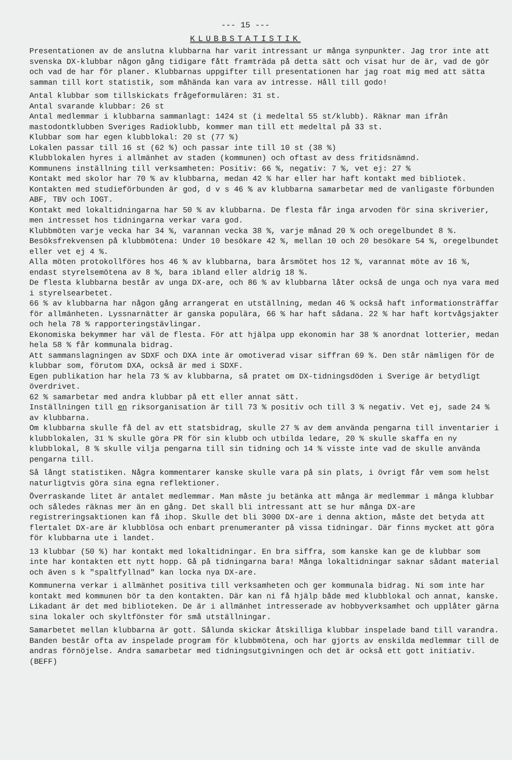--- 15 ---
KLUBBSTATISTIK
Presentationen av de anslutna klubbarna har varit intressant ur många synpunkter. Jag tror inte att svenska DX-klubbar någon gång tidigare fått framträda på detta sätt och visat hur de är, vad de gör och vad de har för planer. Klubbarnas uppgifter till presentationen har jag roat mig med att sätta samman till kort statistik, som måhända kan vara av intresse. Håll till godo!
Antal klubbar som tillskickats frågeformulären: 31 st.
Antal svarande klubbar: 26 st
Antal medlemmar i klubbarna sammanlagt: 1424 st (i medeltal 55 st/klubb). Räknar man ifrån mastodontklubben Sveriges Radioklubb, kommer man till ett medeltal på 33 st.
Klubbar som har egen klubblokal: 20 st (77 %)
Lokalen passar till 16 st (62 %) och passar inte till 10 st (38 %)
Klubblokalen hyres i allmänhet av staden (kommunen) och oftast av dess fritidsnämnd.
Kommunens inställning till verksamheten: Positiv: 66 %, negativ: 7 %, vet ej: 27 %
Kontakt med skolor har 70 % av klubbarna, medan 42 % har eller har haft kontakt med bibliotek.
Kontakten med studieförbunden är god, d v s 46 % av klubbarna samarbetar med de vanligaste förbunden ABF, TBV och IOGT.
Kontakt med lokaltidningarna har 50 % av klubbarna. De flesta får inga arvoden för sina skriverier, men intresset hos tidningarna verkar vara god.
Klubbmöten varje vecka har 34 %, varannan vecka 38 %, varje månad 20 % och oregelbundet 8 %.
Besöksfrekvensen på klubbmötena: Under 10 besökare 42 %, mellan 10 och 20 besökare 54 %, oregelbundet eller vet ej 4 %.
Alla möten protokollföres hos 46 % av klubbarna, bara årsmötet hos 12 %, varannat möte av 16 %, endast styrelsemötena av 8 %, bara ibland eller aldrig 18 %.
De flesta klubbarna består av unga DX-are, och 86 % av klubbarna låter också de unga och nya vara med i styrelsearbetet.
66 % av klubbarna har någon gång arrangerat en utställning, medan 46 % också haft informationsträffar för allmänheten. Lyssnarnätter är ganska populära, 66 % har haft sådana. 22 % har haft kortvågsjakter och hela 78 % rapporteringstävlingar.
Ekonomiska bekymmer har väl de flesta. För att hjälpa upp ekonomin har 38 % anordnat lotterier, medan hela 58 % får kommunala bidrag.
Att sammanslagningen av SDXF och DXA inte är omotiverad visar siffran 69 %. Den står nämligen för de klubbar som, förutom DXA, också är med i SDXF.
Egen publikation har hela 73 % av klubbarna, så pratet om DX-tidningsdöden i Sverige är betydligt överdrivet.
62 % samarbetar med andra klubbar på ett eller annat sätt.
Inställningen till en riksorganisation är till 73 % positiv och till 3 % negativ. Vet ej, sade 24 % av klubbarna.
Om klubbarna skulle få del av ett statsbidrag, skulle 27 % av dem använda pengarna till inventarier i klubblokalen, 31 % skulle göra PR för sin klubb och utbilda ledare, 20 % skulle skaffa en ny klubblokal, 8 % skulle vilja pengarna till sin tidning och 14 % visste inte vad de skulle använda pengarna till.
Så långt statistiken. Några kommentarer kanske skulle vara på sin plats, i övrigt får vem som helst naturligtvis göra sina egna reflektioner.
Överraskande litet är antalet medlemmar. Man måste ju betänka att många är medlemmar i många klubbar och således räknas mer än en gång. Det skall bli intressant att se hur många DX-are registreringsaktionen kan få ihop. Skulle det bli 3000 DX-are i denna aktion, måste det betyda att flertalet DX-are är klubblösa och enbart prenumeranter på vissa tidningar. Där finns mycket att göra för klubbarna ute i landet.
13 klubbar (50 %) har kontakt med lokaltidningar. En bra siffra, som kanske kan ge de klubbar som inte har kontakten ett nytt hopp. Gå på tidningarna bara! Många lokaltidningar saknar sådant material och även s k "spaltfyllnad" kan locka nya DX-are.
Kommunerna verkar i allmänhet positiva till verksamheten och ger kommunala bidrag. Ni som inte har kontakt med kommunen bör ta den kontakten. Där kan ni få hjälp både med klubblokal och annat, kanske. Likadant är det med biblioteken. De är i allmänhet intresserade av hobbyverksamhet och upplåter gärna sina lokaler och skyltfönster för små utställningar.
Samarbetet mellan klubbarna är gott. Sålunda skickar åtskilliga klubbar inspelade band till varandra. Banden består ofta av inspelade program för klubbmötena, och har gjorts av enskilda medlemmar till de andras förnöjelse. Andra samarbetar med tidningsutgivningen och det är också ett gott initiativ. (BEFF)